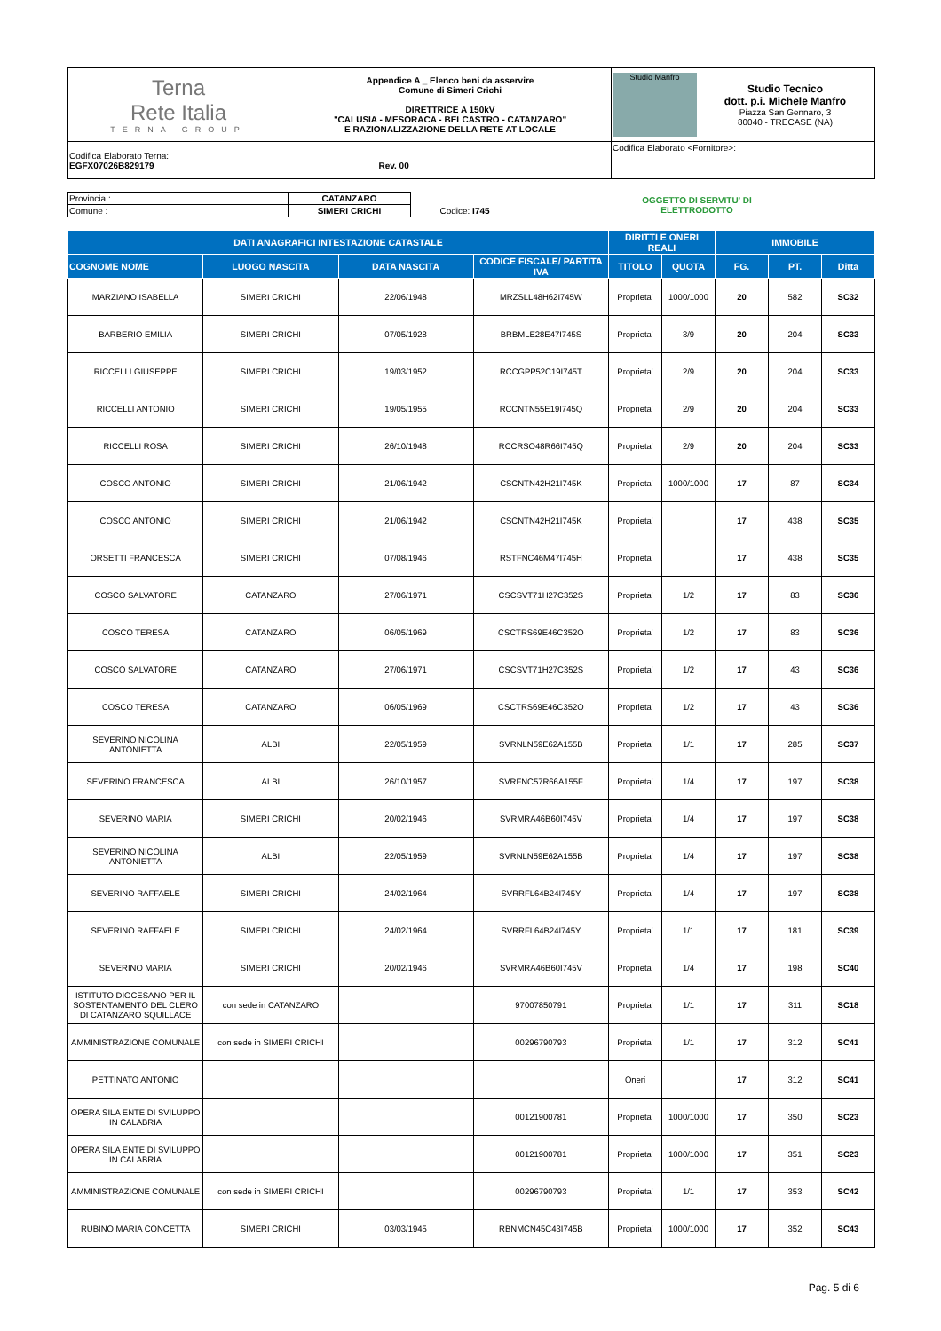| Terna Rete Italia TERNA GROUP | Appendice A _ Elenco beni da asservire Comune di Simeri Crichi DIRETTRICE A 150kV "CALUSIA - MESORACA - BELCASTRO - CATANZARO" E RAZIONALIZZAZIONE DELLA RETE AT LOCALE | Studio Manfro Studio Tecnico dott. p.i. Michele Manfro Piazza San Gennaro, 3 80040 - TRECASE (NA) |
| Codifica Elaborato Terna: EGFX07026B829179 Rev. 00 | | Codifica Elaborato <Fornitore>: |
| Provincia : | CATANZARO | | OGGETTO DI SERVITU' DI ELETTRODOTTO |
| Comune : | SIMERI CRICHI | Codice: I745 | |
| DATI ANAGRAFICI INTESTAZIONE CATASTALE | | | | DIRITTI E ONERI REALI | | IMMOBILE | | |
| --- | --- | --- | --- | --- | --- | --- | --- | --- |
| COGNOME NOME | LUOGO NASCITA | DATA NASCITA | CODICE FISCALE/ PARTITA IVA | TITOLO | QUOTA | FG. | PT. | Ditta |
| MARZIANO ISABELLA | SIMERI CRICHI | 22/06/1948 | MRZSLL48H62I745W | Proprieta' | 1000/1000 | 20 | 582 | SC32 |
| BARBERIO EMILIA | SIMERI CRICHI | 07/05/1928 | BRBMLE28E47I745S | Proprieta' | 3/9 | 20 | 204 | SC33 |
| RICCELLI GIUSEPPE | SIMERI CRICHI | 19/03/1952 | RCCGPP52C19I745T | Proprieta' | 2/9 | 20 | 204 | SC33 |
| RICCELLI ANTONIO | SIMERI CRICHI | 19/05/1955 | RCCNTN55E19I745Q | Proprieta' | 2/9 | 20 | 204 | SC33 |
| RICCELLI ROSA | SIMERI CRICHI | 26/10/1948 | RCCRSO48R66I745Q | Proprieta' | 2/9 | 20 | 204 | SC33 |
| COSCO ANTONIO | SIMERI CRICHI | 21/06/1942 | CSCNTN42H21I745K | Proprieta' | 1000/1000 | 17 | 87 | SC34 |
| COSCO ANTONIO | SIMERI CRICHI | 21/06/1942 | CSCNTN42H21I745K | Proprieta' | | 17 | 438 | SC35 |
| ORSETTI FRANCESCA | SIMERI CRICHI | 07/08/1946 | RSTFNC46M47I745H | Proprieta' | | 17 | 438 | SC35 |
| COSCO SALVATORE | CATANZARO | 27/06/1971 | CSCSVT71H27C352S | Proprieta' | 1/2 | 17 | 83 | SC36 |
| COSCO TERESA | CATANZARO | 06/05/1969 | CSCTRS69E46C352O | Proprieta' | 1/2 | 17 | 83 | SC36 |
| COSCO SALVATORE | CATANZARO | 27/06/1971 | CSCSVT71H27C352S | Proprieta' | 1/2 | 17 | 43 | SC36 |
| COSCO TERESA | CATANZARO | 06/05/1969 | CSCTRS69E46C352O | Proprieta' | 1/2 | 17 | 43 | SC36 |
| SEVERINO NICOLINA ANTONIETTA | ALBI | 22/05/1959 | SVRNLN59E62A155B | Proprieta' | 1/1 | 17 | 285 | SC37 |
| SEVERINO FRANCESCA | ALBI | 26/10/1957 | SVRFNC57R66A155F | Proprieta' | 1/4 | 17 | 197 | SC38 |
| SEVERINO MARIA | SIMERI CRICHI | 20/02/1946 | SVRMRA46B60I745V | Proprieta' | 1/4 | 17 | 197 | SC38 |
| SEVERINO NICOLINA ANTONIETTA | ALBI | 22/05/1959 | SVRNLN59E62A155B | Proprieta' | 1/4 | 17 | 197 | SC38 |
| SEVERINO RAFFAELE | SIMERI CRICHI | 24/02/1964 | SVRRFL64B24I745Y | Proprieta' | 1/4 | 17 | 197 | SC38 |
| SEVERINO RAFFAELE | SIMERI CRICHI | 24/02/1964 | SVRRFL64B24I745Y | Proprieta' | 1/1 | 17 | 181 | SC39 |
| SEVERINO MARIA | SIMERI CRICHI | 20/02/1946 | SVRMRA46B60I745V | Proprieta' | 1/4 | 17 | 198 | SC40 |
| ISTITUTO DIOCESANO PER IL SOSTENTAMENTO DEL CLERO DI CATANZARO SQUILLACE | con sede in CATANZARO | | 97007850791 | Proprieta' | 1/1 | 17 | 311 | SC18 |
| AMMINISTRAZIONE COMUNALE | con sede in SIMERI CRICHI | | 00296790793 | Proprieta' | 1/1 | 17 | 312 | SC41 |
| PETTINATO ANTONIO | | | | Oneri | | 17 | 312 | SC41 |
| OPERA SILA ENTE DI SVILUPPO IN CALABRIA | | | 00121900781 | Proprieta' | 1000/1000 | 17 | 350 | SC23 |
| OPERA SILA ENTE DI SVILUPPO IN CALABRIA | | | 00121900781 | Proprieta' | 1000/1000 | 17 | 351 | SC23 |
| AMMINISTRAZIONE COMUNALE | con sede in SIMERI CRICHI | | 00296790793 | Proprieta' | 1/1 | 17 | 353 | SC42 |
| RUBINO MARIA CONCETTA | SIMERI CRICHI | 03/03/1945 | RBNMCN45C43I745B | Proprieta' | 1000/1000 | 17 | 352 | SC43 |
Pag. 5 di 6